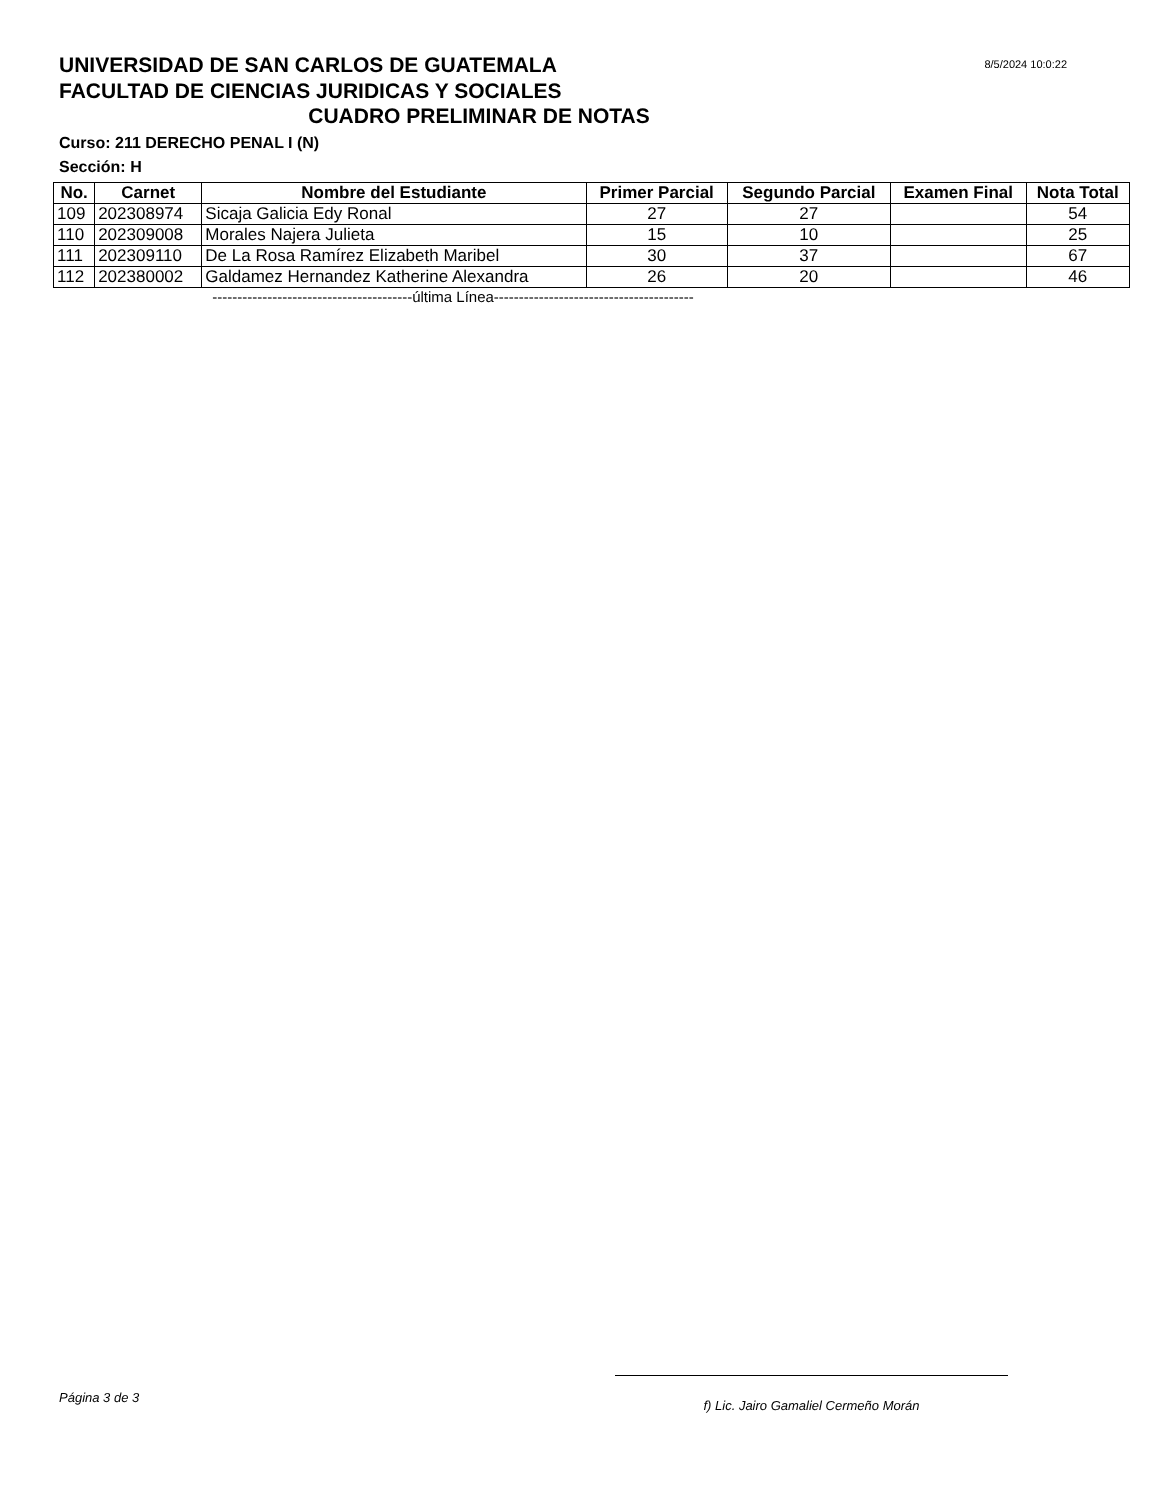UNIVERSIDAD DE SAN CARLOS DE GUATEMALA
8/5/2024 10:0:22
FACULTAD DE CIENCIAS JURIDICAS Y SOCIALES
CUADRO PRELIMINAR DE NOTAS
Curso: 211 DERECHO PENAL I (N)
Sección: H
| No. | Carnet | Nombre del Estudiante | Primer Parcial | Segundo Parcial | Examen Final | Nota Total |
| --- | --- | --- | --- | --- | --- | --- |
| 109 | 202308974 | Sicaja Galicia Edy Ronal | 27 | 27 | | 54 |
| 110 | 202309008 | Morales Najera Julieta | 15 | 10 | | 25 |
| 111 | 202309110 | De La Rosa Ramírez Elizabeth Maribel | 30 | 37 | | 67 |
| 112 | 202380002 | Galdamez Hernandez Katherine Alexandra | 26 | 20 | | 46 |
----------------------------------------última Línea----------------------------------------
Página 3 de 3
f) Lic. Jairo Gamaliel Cermeño Morán